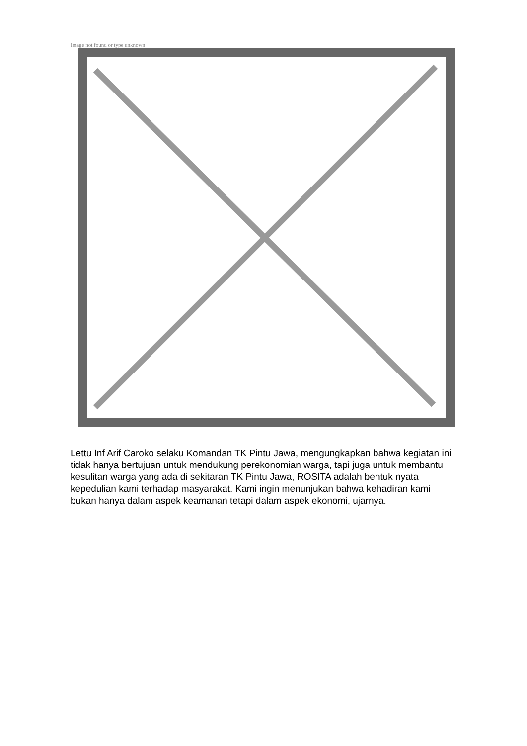Image not found or type unknown
Lettu Inf Arif Caroko selaku Komandan TK Pintu Jawa, mengungkapkan bahwa kegiatan ini tidak hanya bertujuan untuk mendukung perekonomian warga, tapi juga untuk membantu kesulitan warga yang ada di sekitaran TK Pintu Jawa, ROSITA adalah bentuk nyata kepedulian kami terhadap masyarakat. Kami ingin menunjukan bahwa kehadiran kami bukan hanya dalam aspek keamanan tetapi dalam aspek ekonomi, ujarnya.